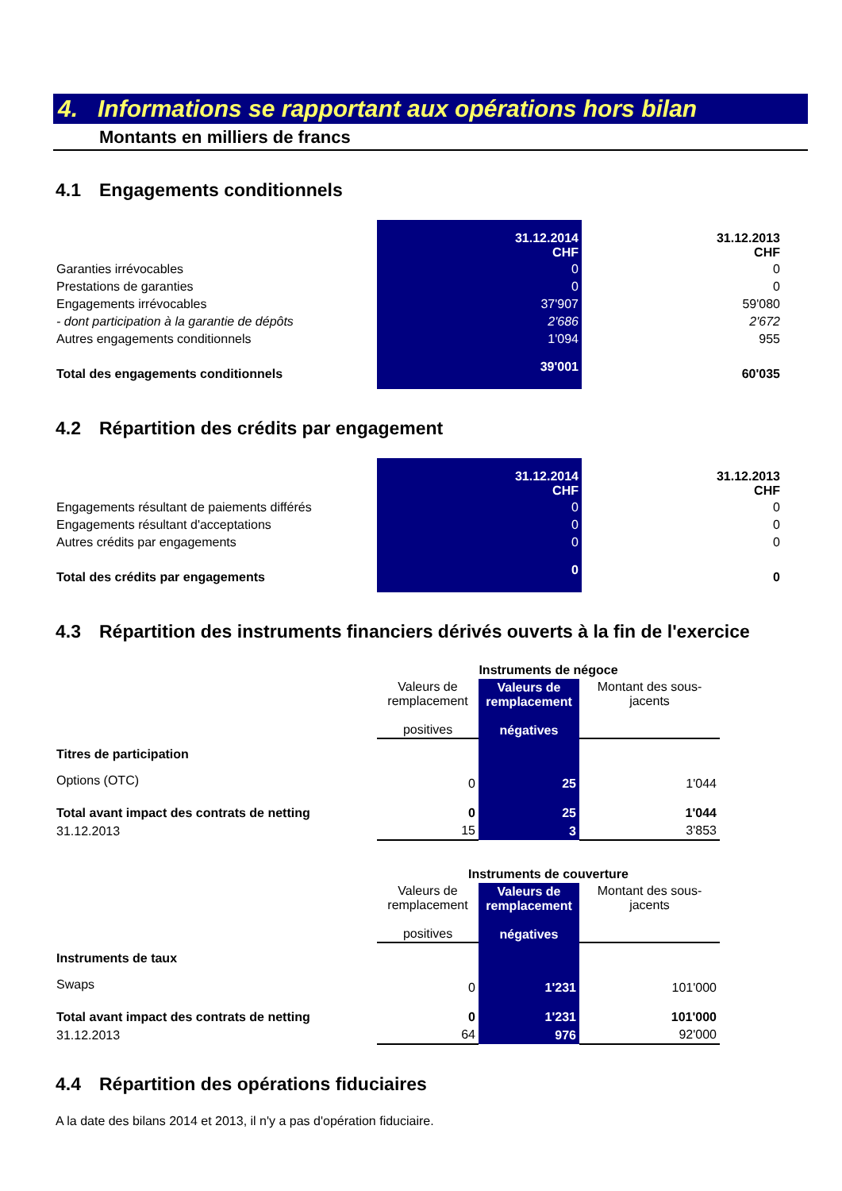4. Informations se rapportant aux opérations hors bilan
Montants en milliers de francs
4.1 Engagements conditionnels
| | 31.12.2014 CHF | 31.12.2013 CHF |
| Garanties irrévocables | 0 | 0 |
| Prestations de garanties | 0 | 0 |
| Engagements irrévocables | 37'907 | 59'080 |
| - dont participation à la garantie de dépôts | 2'686 | 2'672 |
| Autres engagements conditionnels | 1'094 | 955 |
| Total des engagements conditionnels | 39'001 | 60'035 |
4.2 Répartition des crédits par engagement
| | 31.12.2014 CHF | 31.12.2013 CHF |
| Engagements résultant de paiements différés | 0 | 0 |
| Engagements résultant d'acceptations | 0 | 0 |
| Autres crédits par engagements | 0 | 0 |
| Total des crédits par engagements | 0 | 0 |
4.3 Répartition des instruments financiers dérivés ouverts à la fin de l'exercice
| | Instruments de négoce | | |
| | Valeurs de remplacement positives | Valeurs de remplacement négatives | Montant des sous-jacents |
| Titres de participation | | | |
| Options (OTC) | 0 | 25 | 1'044 |
| Total avant impact des contrats de netting | 0 | 25 | 1'044 |
| 31.12.2013 | 15 | 3 | 3'853 |
| | Instruments de couverture | | |
| | Valeurs de remplacement positives | Valeurs de remplacement négatives | Montant des sous-jacents |
| Instruments de taux | | | |
| Swaps | 0 | 1'231 | 101'000 |
| Total avant impact des contrats de netting | 0 | 1'231 | 101'000 |
| 31.12.2013 | 64 | 976 | 92'000 |
4.4 Répartition des opérations fiduciaires
A la date des bilans 2014 et 2013, il n'y a pas d'opération fiduciaire.